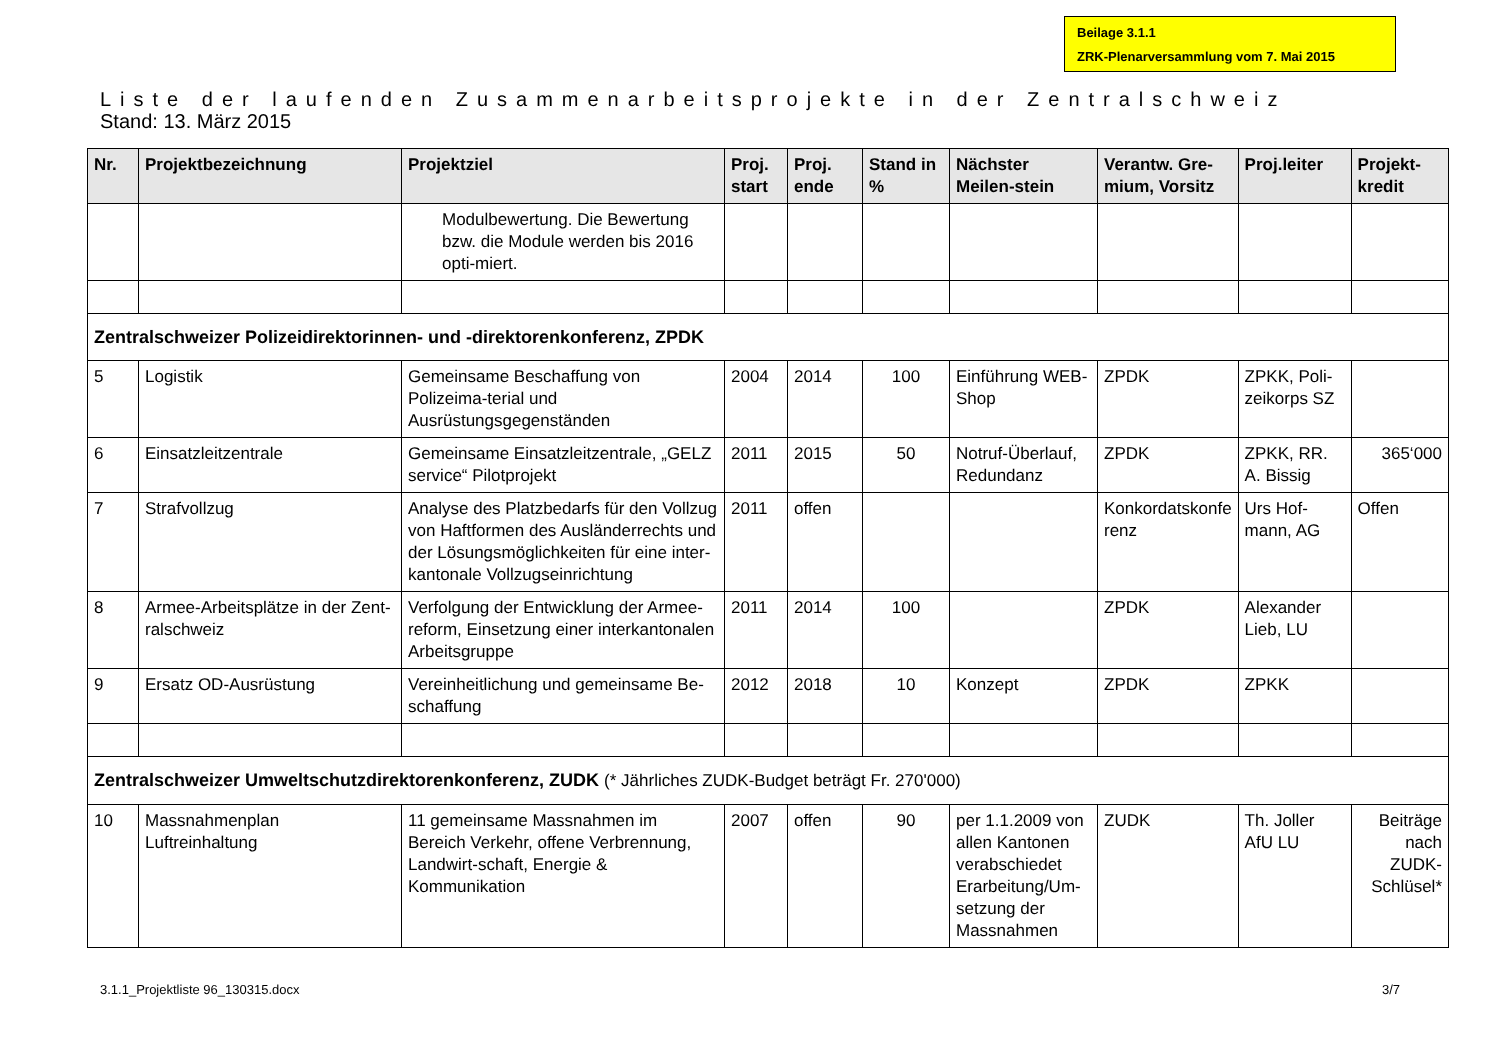Beilage 3.1.1
ZRK-Plenarversammlung vom 7. Mai 2015
Liste der laufenden Zusammenarbeitsprojekte in der Zentralschweiz
Stand: 13. März 2015
| Nr. | Projektbezeichnung | Projektziel | Proj. start | Proj. ende | Stand in % | Nächster Meilen-stein | Verantw. Gre-mium, Vorsitz | Proj.leiter | Projekt-kredit |
| --- | --- | --- | --- | --- | --- | --- | --- | --- | --- |
| | | Modulbewertung. Die Bewertung bzw. die Module werden bis 2016 opti-miert. | | | | | | | |
| Zentralschweizer Polizeidirektorinnen- und -direktorenkonferenz, ZPDK | | | | | | | | | |
| 5 | Logistik | Gemeinsame Beschaffung von Polizeima-terial und Ausrüstungsgegenständen | 2004 | 2014 | 100 | Einführung WEB-Shop | ZPDK | ZPKK, Poli-zeikorps SZ | |
| 6 | Einsatzleitzentrale | Gemeinsame Einsatzleitzentrale, „GELZ service“ Pilotprojekt | 2011 | 2015 | 50 | Notruf-Überlauf, Redundanz | ZPDK | ZPKK, RR. A. Bissig | 365‘000 |
| 7 | Strafvollzug | Analyse des Platzbedarfs für den Vollzug von Haftformen des Ausländerrechts und der Lösungsmöglichkeiten für eine inter-kantonale Vollzugseinrichtung | 2011 | offen | | | Konkordatskonfe renz | Urs Hof-mann, AG | Offen |
| 8 | Armee-Arbeitsplätze in der Zent-ralschweiz | Verfolgung der Entwicklung der Armee-reform, Einsetzung einer interkantonalen Arbeitsgruppe | 2011 | 2014 | 100 | | ZPDK | Alexander Lieb, LU | |
| 9 | Ersatz OD-Ausrüstung | Vereinheitlichung und gemeinsame Be-schaffung | 2012 | 2018 | 10 | Konzept | ZPDK | ZPKK | |
| Zentralschweizer Umweltschutzdirektorenkonferenz, ZUDK (* Jährliches ZUDK-Budget beträgt Fr. 270'000) | | | | | | | | | |
| 10 | Massnahmenplan Luftreinhaltung | 11 gemeinsame Massnahmen im Bereich Verkehr, offene Verbrennung, Landwirt-schaft, Energie & Kommunikation | 2007 | offen | 90 | per 1.1.2009 von allen Kantonen verabschiedet Erarbeitung/Um-setzung der Massnahmen | ZUDK | Th. Joller AfU LU | Beiträge nach ZUDK-Schlüsel* |
3.1.1_Projektliste 96_130315.docx 3/7